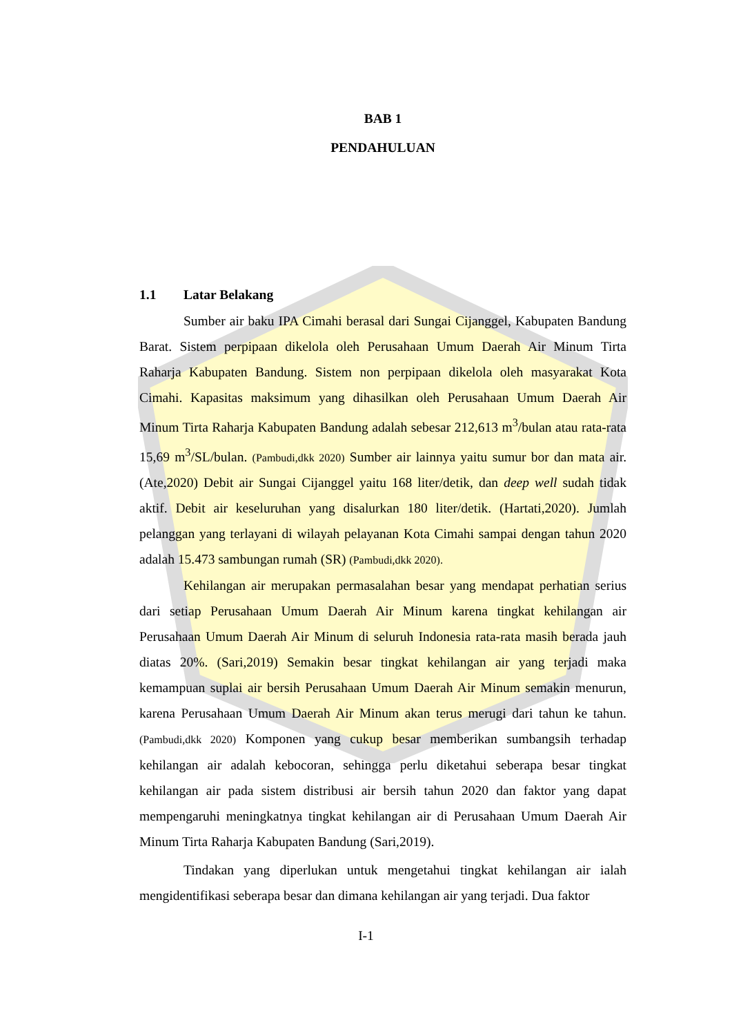BAB 1
PENDAHULUAN
1.1 Latar Belakang
Sumber air baku IPA Cimahi berasal dari Sungai Cijanggel, Kabupaten Bandung Barat. Sistem perpipaan dikelola oleh Perusahaan Umum Daerah Air Minum Tirta Raharja Kabupaten Bandung. Sistem non perpipaan dikelola oleh masyarakat Kota Cimahi. Kapasitas maksimum yang dihasilkan oleh Perusahaan Umum Daerah Air Minum Tirta Raharja Kabupaten Bandung adalah sebesar 212,613 m<sup>3</sup>/bulan atau rata-rata 15,69 m<sup>3</sup>/SL/bulan. (Pambudi,dkk 2020) Sumber air lainnya yaitu sumur bor dan mata air. (Ate,2020) Debit air Sungai Cijanggel yaitu 168 liter/detik, dan deep well sudah tidak aktif. Debit air keseluruhan yang disalurkan 180 liter/detik. (Hartati,2020). Jumlah pelanggan yang terlayani di wilayah pelayanan Kota Cimahi sampai dengan tahun 2020 adalah 15.473 sambungan rumah (SR) (Pambudi,dkk 2020).
Kehilangan air merupakan permasalahan besar yang mendapat perhatian serius dari setiap Perusahaan Umum Daerah Air Minum karena tingkat kehilangan air Perusahaan Umum Daerah Air Minum di seluruh Indonesia rata-rata masih berada jauh diatas 20%. (Sari,2019) Semakin besar tingkat kehilangan air yang terjadi maka kemampuan suplai air bersih Perusahaan Umum Daerah Air Minum semakin menurun, karena Perusahaan Umum Daerah Air Minum akan terus merugi dari tahun ke tahun. (Pambudi,dkk 2020) Komponen yang cukup besar memberikan sumbangsih terhadap kehilangan air adalah kebocoran, sehingga perlu diketahui seberapa besar tingkat kehilangan air pada sistem distribusi air bersih tahun 2020 dan faktor yang dapat mempengaruhi meningkatnya tingkat kehilangan air di Perusahaan Umum Daerah Air Minum Tirta Raharja Kabupaten Bandung (Sari,2019).
Tindakan yang diperlukan untuk mengetahui tingkat kehilangan air ialah mengidentifikasi seberapa besar dan dimana kehilangan air yang terjadi. Dua faktor
I-1